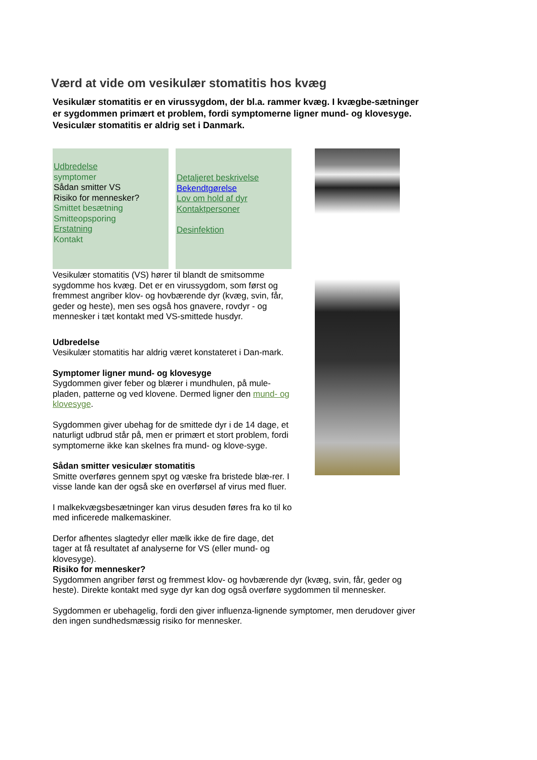Værd at vide om vesikulær stomatitis hos kvæg
Vesikulær stomatitis er en virussygdom, der bl.a. rammer kvæg. I kvægbe-sætninger er sygdommen primært et problem, fordi symptomerne ligner mund- og klovesyge. Vesiculær stomatitis er aldrig set i Danmark.
Udbredelse
symptomer
Sådan smitter VS
Risiko for mennesker?
Smittet besætning
Smitteopsporing
Erstatning
Kontakt
Detaljeret beskrivelse
Bekendtgørelse
Lov om hold af dyr
Kontaktpersoner
Desinfektion
Vesikulær stomatitis (VS) hører til blandt de smitsomme sygdomme hos kvæg. Det er en virussygdom, som først og fremmest angriber klov- og hovbærende dyr (kvæg, svin, får, geder og heste), men ses også hos gnavere, rovdyr - og mennesker i tæt kontakt med VS-smittede husdyr.
Udbredelse
Vesikulær stomatitis har aldrig været konstateret i Dan-mark.
Symptomer ligner mund- og klovesyge
Sygdommen giver feber og blærer i mundhulen, på mule-pladen, patterne og ved klovene. Dermed ligner den mund- og klovesyge.
Sygdommen giver ubehag for de smittede dyr i de 14 dage, et naturligt udbrud står på, men er primært et stort problem, fordi symptomerne ikke kan skelnes fra mund- og klove-syge.
Sådan smitter vesiculær stomatitis
Smitte overføres gennem spyt og væske fra bristede blæ-rer. I visse lande kan der også ske en overførsel af virus med fluer.
I malkekvægsbesætninger kan virus desuden føres fra ko til ko med inficerede malkemaskiner.
Derfor afhentes slagtedyr eller mælk ikke de fire dage, det tager at få resultatet af analyserne for VS (eller mund- og klovesyge).
Risiko for mennesker?
Sygdommen angriber først og fremmest klov- og hovbærende dyr (kvæg, svin, får, geder og heste). Direkte kontakt med syge dyr kan dog også overføre sygdommen til mennesker.
Sygdommen er ubehagelig, fordi den giver influenza-lignende symptomer, men derudover giver den ingen sundhedsmæssig risiko for mennesker.